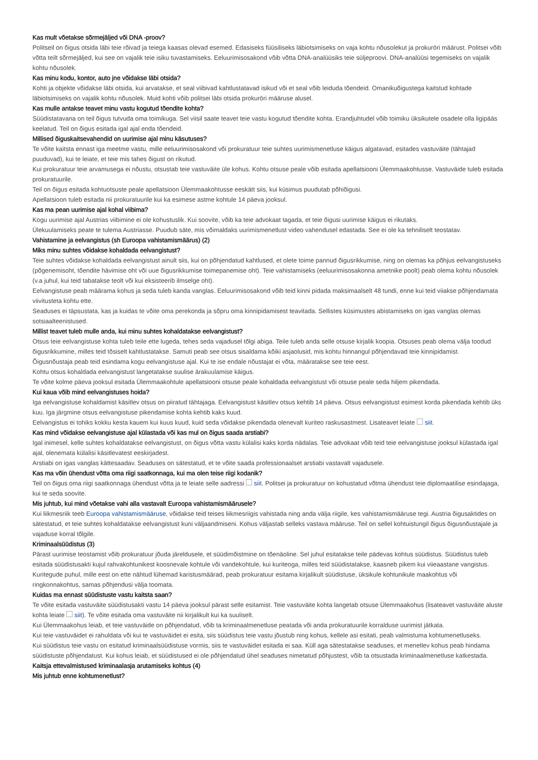Kas mult võetakse sõrmejäljed või DNA -proov?
Politseil on õigus otsida läbi teie rõivad ja teiega kaasas olevad esemed. Edasiseks füüsiliseks läbiotsimiseks on vaja kohtu nõusolekut ja prokuröri määrust. Politsei võib võtta teilt sõrmejäljed, kui see on vajalik teie isiku tuvastamiseks. Eeluurimisosakond võib võtta DNA-analüüsiks teie süljeproovi. DNA-analüüsi tegemiseks on vajalik kohtu nõusolek.
Kas minu kodu, kontor, auto jne võidakse läbi otsida?
Kohti ja objekte võidakse läbi otsida, kui arvatakse, et seal viibivad kahtlustatavad isikud või et seal võib leiduda tõendeid. Omanikuõigustega kaitstud kohtade läbiotsimiseks on vajalik kohtu nõusolek. Muid kohti võib politsei läbi otsida prokuröri määruse alusel.
Kas mulle antakse teavet minu vastu kogutud tõendite kohta?
Süüdistatavana on teil õigus tutvuda oma toimikuga. Sel viisil saate teavet teie vastu kogutud tõendite kohta. Erandjuhtudel võib toimiku üksikutele osadele olla ligipääs keelatud. Teil on õigus esitada igal ajal enda tõendeid.
Millised õiguskaitsevahendid on uurimise ajal minu käsutuses?
Te võite kaitsta ennast iga meetme vastu, mille eeluurimisosakond või prokuratuur teie suhtes uurimismenetluse käigus algatavad, esitades vastuväite (tähtajad puuduvad), kui te leiate, et teie mis tahes õigust on rikutud.
Kui prokuratuur teie arvamusega ei nõustu, otsustab teie vastuväite üle kohus. Kohtu otsuse peale võib esitada apellatsiooni Ülemmaakohtusse. Vastuväide tuleb esitada prokuratuurile.
Teil on õigus esitada kohtuotsuste peale apellatsioon Ülemmaakohtusse eeskätt siis, kui küsimus puudutab põhiõigusi.
Apellatsioon tuleb esitada nii prokuratuurile kui ka esimese astme kohtule 14 päeva jooksul.
Kas ma pean uurimise ajal kohal viibima?
Kogu uurimise ajal Austrias viibimine ei ole kohustuslik. Kui soovite, võib ka teie advokaat tagada, et teie õigusi uurimise käigus ei rikutaks.
Ülekuulamiseks peate te tulema Austriasse. Puudub säte, mis võimaldaks uurimismenetlust video vahendusel edastada. See ei ole ka tehniliselt teostatav.
Vahistamine ja eelvangistus (sh Euroopa vahistamismäärus) (2)
Miks minu suhtes võidakse kohaldada eelvangistust?
Teie suhtes võidakse kohaldada eelvangistust ainult siis, kui on põhjendatud kahtlused, et olete toime pannud õigusrikkumise, ning on olemas ka põhjus eelvangistuseks (põgenemisoht, tõendite hävimise oht või uue õigusrikkumise toimepanemise oht). Teie vahistamiseks (eeluurimisosakonna ametnike poolt) peab olema kohtu nõusolek (v.a juhul, kui teid tabatakse teolt või kui eksisteerib ilmselge oht).
Eelvangistuse peab määrama kohus ja seda tuleb kanda vanglas. Eeluurimisosakond võib teid kinni pidada maksimaalselt 48 tundi, enne kui teid viiakse põhjendamata viivitusteta kohtu ette.
Seaduses ei täpsustata, kas ja kuidas te võite oma perekonda ja sõpru oma kinnipidamisest teavitada. Sellistes küsimustes abistamiseks on igas vanglas olemas sotsiaalteenistused.
Millist teavet tuleb mulle anda, kui minu suhtes kohaldatakse eelvangistust?
Otsus teie eelvangistuse kohta tuleb teile ette lugeda, tehes seda vajadusel tõlgi abiga. Teile tuleb anda selle otsuse kirjalik koopia. Otsuses peab olema välja toodud õigusrikkumine, milles teid tõsiselt kahtlustatakse. Samuti peab see otsus sisaldama kõiki asjaolusid, mis kohtu hinnangul põhjendavad teie kinnipidamist.
Õigusnõustaja peab teid esindama kogu eelvangistuse ajal. Kui te ise endale nõustajat ei võta, määratakse see teie eest.
Kohtu otsus kohaldada eelvangistust langetatakse suulise ärakuulamise käigus.
Te võite kolme päeva jooksul esitada Ülemmaakohtule apellatsiooni otsuse peale kohaldada eelvangistust või otsuse peale seda hiljem pikendada.
Kui kaua võib mind eelvangistuses hoida?
Iga eelvangistuse kohaldamist käsitlev otsus on piiratud tähtajaga. Eelvangistust käsitlev otsus kehtib 14 päeva. Otsus eelvangistust esimest korda pikendada kehtib üks kuu. Iga järgmine otsus eelvangistuse pikendamise kohta kehtib kaks kuud.
Eelvangistus ei tohiks kokku kesta kauem kui kuus kuud, kuid seda võidakse pikendada olenevalt kuriteo raskusastmest. Lisateavet leiate siit.
Kas mind võidakse eelvangistuse ajal külastada või kas mul on õigus saada arstiabi?
Igal inimesel, kelle suhtes kohaldatakse eelvangistust, on õigus võtta vastu külalisi kaks korda nädalas. Teie advokaat võib teid teie eelvangistuse jooksul külastada igal ajal, olenemata külalisi käsitlevatest eeskirjadest.
Arstiabi on igas vanglas kättesaadav. Seaduses on sätestatud, et te võite saada professionaalset arstiabi vastavalt vajadusele.
Kas ma võin ühendust võtta oma riigi saatkonnaga, kui ma olen teise riigi kodanik?
Teil on õigus oma riigi saatkonnaga ühendust võtta ja te leiate selle aadressi siit. Politsei ja prokuratuur on kohustatud võtma ühendust teie diplomaatilise esindajaga, kui te seda soovite.
Mis juhtub, kui mind võetakse vahi alla vastavalt Euroopa vahistamismäärusele?
Kui liikmesriik teeb Euroopa vahistamismääruse, võidakse teid teises liikmesriigis vahistada ning anda välja riigile, kes vahistamismääruse tegi. Austria õigusaktides on sätestatud, et teie suhtes kohaldatakse eelvangistust kuni väljaandmiseni. Kohus väljastab selleks vastava määruse. Teil on sellel kohtuistungil õigus õigusnõustajale ja vajaduse korral tõlgile.
Kriminaalsüüdistus (3)
Pärast uurimise teostamist võib prokuratuur jõuda järeldusele, et süüdimõistmine on tõenäoline. Sel juhul esitatakse teile pädevas kohtus süüdistus. Süüdistus tuleb esitada süüdistusakti kujul rahvakohtunikest koosnevale kohtule või vandekohtule, kui kuriteoga, milles teid süüdistatakse, kaasneb pikem kui viieaastane vangistus. Kuritegude puhul, mille eest on ette nähtud lühemad karistusmäärad, peab prokuratuur esitama kirjalikult süüdistuse, üksikule kohtunikule maakohtus või ringkonnakohtus, samas põhjendusi välja toomata.
Kuidas ma ennast süüdistuste vastu kaitsta saan?
Te võite esitada vastuväite süüdistusakti vastu 14 päeva jooksul pärast selle esitamist. Teie vastuväite kohta langetab otsuse Ülemmaakohus (lisateavet vastuväite aluste kohta leiate siit). Te võite esitada oma vastuväite nii kirjalikult kui ka suuliselt.
Kui Ülemmaakohus leiab, et teie vastuväide on põhjendatud, võib ta kriminaalmenetluse peatada või anda prokuratuurile korralduse uurimist jätkata.
Kui teie vastuväidet ei rahuldata või kui te vastuväidet ei esita, siis süüdistus teie vastu jõustub ning kohus, kellele asi esitati, peab valmistuma kohtumenetluseks.
Kui süüdistus teie vastu on esitatud kriminaalsüüdistuse vormis, siis te vastuväidet esitada ei saa. Küll aga sätestatakse seaduses, et menetlev kohus peab hindama süüdistuste põhjendatust. Kui kohus leiab, et süüdistused ei ole põhjendatud ühel seaduses nimetatud põhjustest, võib ta otsustada kriminaalmenetluse katkestada.
Kaitsja ettevalmistused kriminaalasja arutamiseks kohtus (4)
Mis juhtub enne kohtumenetlust?